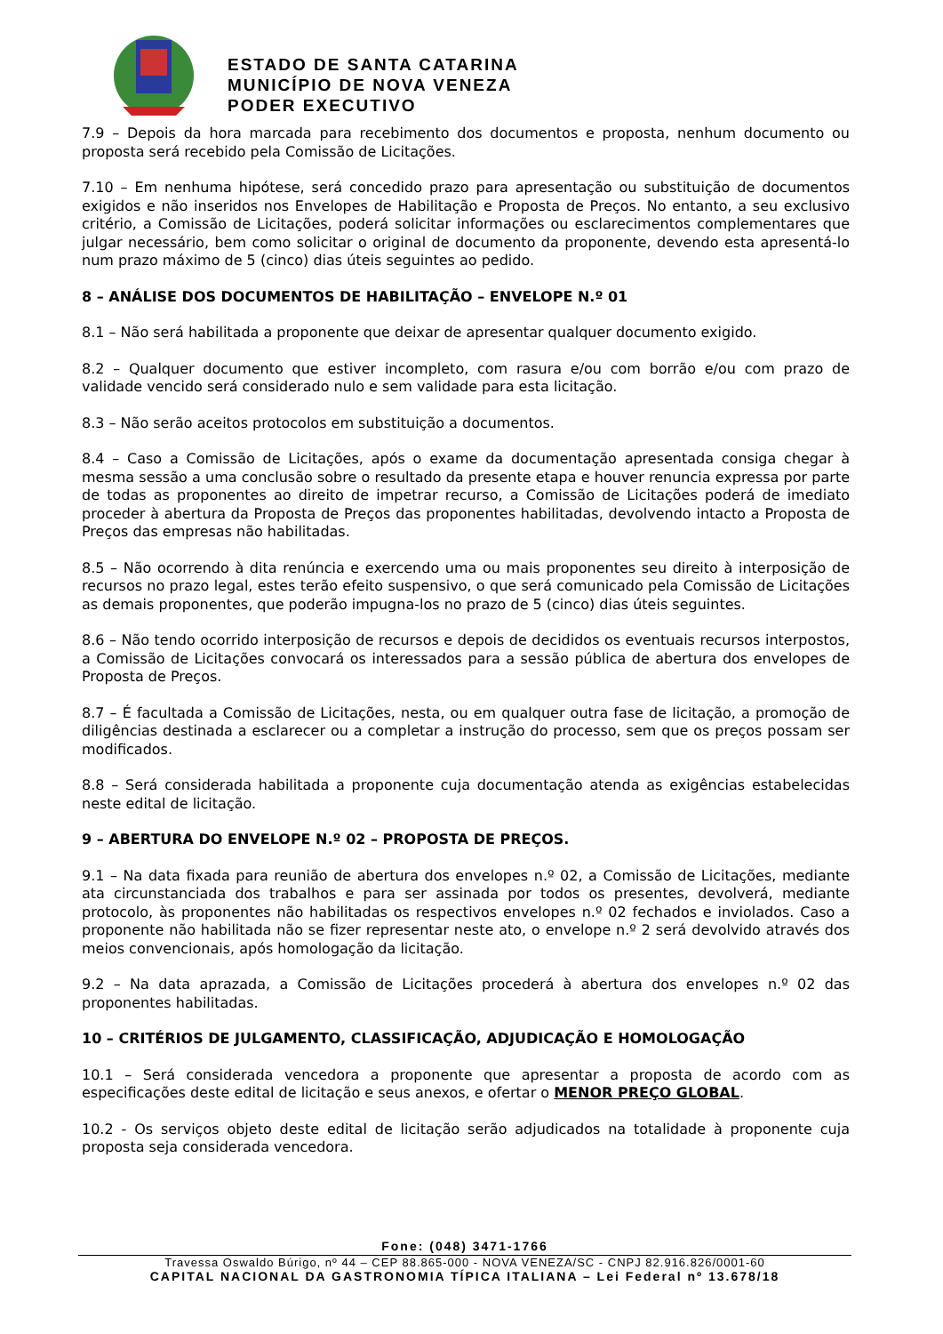ESTADO DE SANTA CATARINA
MUNICÍPIO DE NOVA VENEZA
PODER EXECUTIVO
7.9 – Depois da hora marcada para recebimento dos documentos e proposta, nenhum documento ou proposta será recebido pela Comissão de Licitações.
7.10 – Em nenhuma hipótese, será concedido prazo para apresentação ou substituição de documentos exigidos e não inseridos nos Envelopes de Habilitação e Proposta de Preços. No entanto, a seu exclusivo critério, a Comissão de Licitações, poderá solicitar informações ou esclarecimentos complementares que julgar necessário, bem como solicitar o original de documento da proponente, devendo esta apresentá-lo num prazo máximo de 5 (cinco) dias úteis seguintes ao pedido.
8 – ANÁLISE DOS DOCUMENTOS DE HABILITAÇÃO – ENVELOPE N.º 01
8.1 – Não será habilitada a proponente que deixar de apresentar qualquer documento exigido.
8.2 – Qualquer documento que estiver incompleto, com rasura e/ou com borrão e/ou com prazo de validade vencido será considerado nulo e sem validade para esta licitação.
8.3 – Não serão aceitos protocolos em substituição a documentos.
8.4 – Caso a Comissão de Licitações, após o exame da documentação apresentada consiga chegar à mesma sessão a uma conclusão sobre o resultado da presente etapa e houver renuncia expressa por parte de todas as proponentes ao direito de impetrar recurso, a Comissão de Licitações poderá de imediato proceder à abertura da Proposta de Preços das proponentes habilitadas, devolvendo intacto a Proposta de Preços das empresas não habilitadas.
8.5 – Não ocorrendo à dita renúncia e exercendo uma ou mais proponentes seu direito à interposição de recursos no prazo legal, estes terão efeito suspensivo, o que será comunicado pela Comissão de Licitações as demais proponentes, que poderão impugna-los no prazo de 5 (cinco) dias úteis seguintes.
8.6 – Não tendo ocorrido interposição de recursos e depois de decididos os eventuais recursos interpostos, a Comissão de Licitações convocará os interessados para a sessão pública de abertura dos envelopes de Proposta de Preços.
8.7 – É facultada a Comissão de Licitações, nesta, ou em qualquer outra fase de licitação, a promoção de diligências destinada a esclarecer ou a completar a instrução do processo, sem que os preços possam ser modificados.
8.8 – Será considerada habilitada a proponente cuja documentação atenda as exigências estabelecidas neste edital de licitação.
9 – ABERTURA DO ENVELOPE N.º 02 – PROPOSTA DE PREÇOS.
9.1 – Na data fixada para reunião de abertura dos envelopes n.º 02, a Comissão de Licitações, mediante ata circunstanciada dos trabalhos e para ser assinada por todos os presentes, devolverá, mediante protocolo, às proponentes não habilitadas os respectivos envelopes n.º 02 fechados e inviolados. Caso a proponente não habilitada não se fizer representar neste ato, o envelope n.º 2 será devolvido através dos meios convencionais, após homologação da licitação.
9.2 – Na data aprazada, a Comissão de Licitações procederá à abertura dos envelopes n.º 02 das proponentes habilitadas.
10 – CRITÉRIOS DE JULGAMENTO, CLASSIFICAÇÃO, ADJUDICAÇÃO E HOMOLOGAÇÃO
10.1 – Será considerada vencedora a proponente que apresentar a proposta de acordo com as especificações deste edital de licitação e seus anexos, e ofertar o MENOR PREÇO GLOBAL.
10.2 - Os serviços objeto deste edital de licitação serão adjudicados na totalidade à proponente cuja proposta seja considerada vencedora.
Fone: (048) 3471-1766
Travessa Oswaldo Búrigo, nº 44 – CEP 88.865-000 - NOVA VENEZA/SC - CNPJ 82.916.826/0001-60
CAPITAL NACIONAL DA GASTRONOMIA TÍPICA ITALIANA – Lei Federal nº 13.678/18